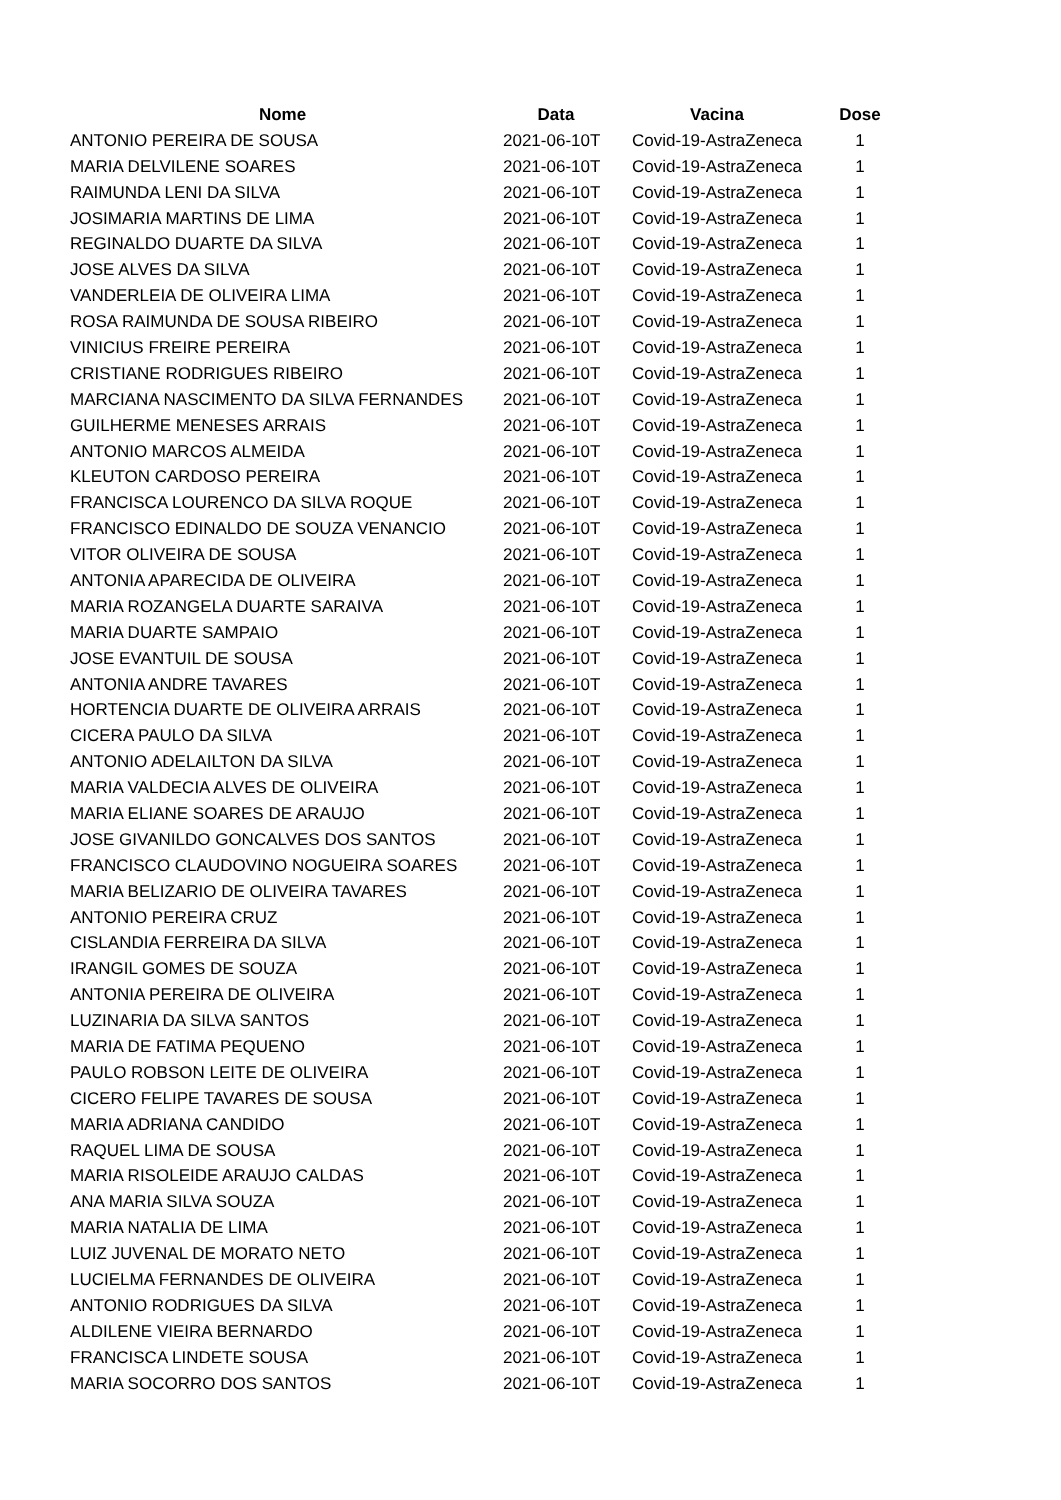| Nome | Data | Vacina | Dose |
| --- | --- | --- | --- |
| ANTONIO PEREIRA DE SOUSA | 2021-06-10T | Covid-19-AstraZeneca | 1 |
| MARIA DELVILENE SOARES | 2021-06-10T | Covid-19-AstraZeneca | 1 |
| RAIMUNDA LENI DA SILVA | 2021-06-10T | Covid-19-AstraZeneca | 1 |
| JOSIMARIA MARTINS DE LIMA | 2021-06-10T | Covid-19-AstraZeneca | 1 |
| REGINALDO DUARTE DA SILVA | 2021-06-10T | Covid-19-AstraZeneca | 1 |
| JOSE ALVES DA SILVA | 2021-06-10T | Covid-19-AstraZeneca | 1 |
| VANDERLEIA DE OLIVEIRA LIMA | 2021-06-10T | Covid-19-AstraZeneca | 1 |
| ROSA RAIMUNDA DE SOUSA RIBEIRO | 2021-06-10T | Covid-19-AstraZeneca | 1 |
| VINICIUS FREIRE PEREIRA | 2021-06-10T | Covid-19-AstraZeneca | 1 |
| CRISTIANE RODRIGUES RIBEIRO | 2021-06-10T | Covid-19-AstraZeneca | 1 |
| MARCIANA NASCIMENTO DA SILVA FERNANDES | 2021-06-10T | Covid-19-AstraZeneca | 1 |
| GUILHERME MENESES ARRAIS | 2021-06-10T | Covid-19-AstraZeneca | 1 |
| ANTONIO MARCOS ALMEIDA | 2021-06-10T | Covid-19-AstraZeneca | 1 |
| KLEUTON CARDOSO PEREIRA | 2021-06-10T | Covid-19-AstraZeneca | 1 |
| FRANCISCA LOURENCO DA SILVA ROQUE | 2021-06-10T | Covid-19-AstraZeneca | 1 |
| FRANCISCO EDINALDO DE SOUZA VENANCIO | 2021-06-10T | Covid-19-AstraZeneca | 1 |
| VITOR OLIVEIRA DE SOUSA | 2021-06-10T | Covid-19-AstraZeneca | 1 |
| ANTONIA APARECIDA DE OLIVEIRA | 2021-06-10T | Covid-19-AstraZeneca | 1 |
| MARIA ROZANGELA DUARTE SARAIVA | 2021-06-10T | Covid-19-AstraZeneca | 1 |
| MARIA DUARTE SAMPAIO | 2021-06-10T | Covid-19-AstraZeneca | 1 |
| JOSE EVANTUIL DE SOUSA | 2021-06-10T | Covid-19-AstraZeneca | 1 |
| ANTONIA ANDRE TAVARES | 2021-06-10T | Covid-19-AstraZeneca | 1 |
| HORTENCIA DUARTE DE OLIVEIRA ARRAIS | 2021-06-10T | Covid-19-AstraZeneca | 1 |
| CICERA PAULO DA SILVA | 2021-06-10T | Covid-19-AstraZeneca | 1 |
| ANTONIO ADELAILTON DA SILVA | 2021-06-10T | Covid-19-AstraZeneca | 1 |
| MARIA VALDECIA ALVES DE OLIVEIRA | 2021-06-10T | Covid-19-AstraZeneca | 1 |
| MARIA ELIANE SOARES DE ARAUJO | 2021-06-10T | Covid-19-AstraZeneca | 1 |
| JOSE GIVANILDO GONCALVES DOS SANTOS | 2021-06-10T | Covid-19-AstraZeneca | 1 |
| FRANCISCO CLAUDOVINO NOGUEIRA SOARES | 2021-06-10T | Covid-19-AstraZeneca | 1 |
| MARIA BELIZARIO DE OLIVEIRA TAVARES | 2021-06-10T | Covid-19-AstraZeneca | 1 |
| ANTONIO PEREIRA CRUZ | 2021-06-10T | Covid-19-AstraZeneca | 1 |
| CISLANDIA FERREIRA DA SILVA | 2021-06-10T | Covid-19-AstraZeneca | 1 |
| IRANGIL GOMES DE SOUZA | 2021-06-10T | Covid-19-AstraZeneca | 1 |
| ANTONIA PEREIRA DE OLIVEIRA | 2021-06-10T | Covid-19-AstraZeneca | 1 |
| LUZINARIA DA SILVA SANTOS | 2021-06-10T | Covid-19-AstraZeneca | 1 |
| MARIA DE FATIMA PEQUENO | 2021-06-10T | Covid-19-AstraZeneca | 1 |
| PAULO ROBSON LEITE DE OLIVEIRA | 2021-06-10T | Covid-19-AstraZeneca | 1 |
| CICERO FELIPE TAVARES DE SOUSA | 2021-06-10T | Covid-19-AstraZeneca | 1 |
| MARIA ADRIANA CANDIDO | 2021-06-10T | Covid-19-AstraZeneca | 1 |
| RAQUEL LIMA DE SOUSA | 2021-06-10T | Covid-19-AstraZeneca | 1 |
| MARIA RISOLEIDE ARAUJO CALDAS | 2021-06-10T | Covid-19-AstraZeneca | 1 |
| ANA MARIA SILVA SOUZA | 2021-06-10T | Covid-19-AstraZeneca | 1 |
| MARIA NATALIA DE LIMA | 2021-06-10T | Covid-19-AstraZeneca | 1 |
| LUIZ JUVENAL DE MORATO NETO | 2021-06-10T | Covid-19-AstraZeneca | 1 |
| LUCIELMA FERNANDES DE OLIVEIRA | 2021-06-10T | Covid-19-AstraZeneca | 1 |
| ANTONIO RODRIGUES DA SILVA | 2021-06-10T | Covid-19-AstraZeneca | 1 |
| ALDILENE VIEIRA BERNARDO | 2021-06-10T | Covid-19-AstraZeneca | 1 |
| FRANCISCA LINDETE SOUSA | 2021-06-10T | Covid-19-AstraZeneca | 1 |
| MARIA SOCORRO DOS SANTOS | 2021-06-10T | Covid-19-AstraZeneca | 1 |